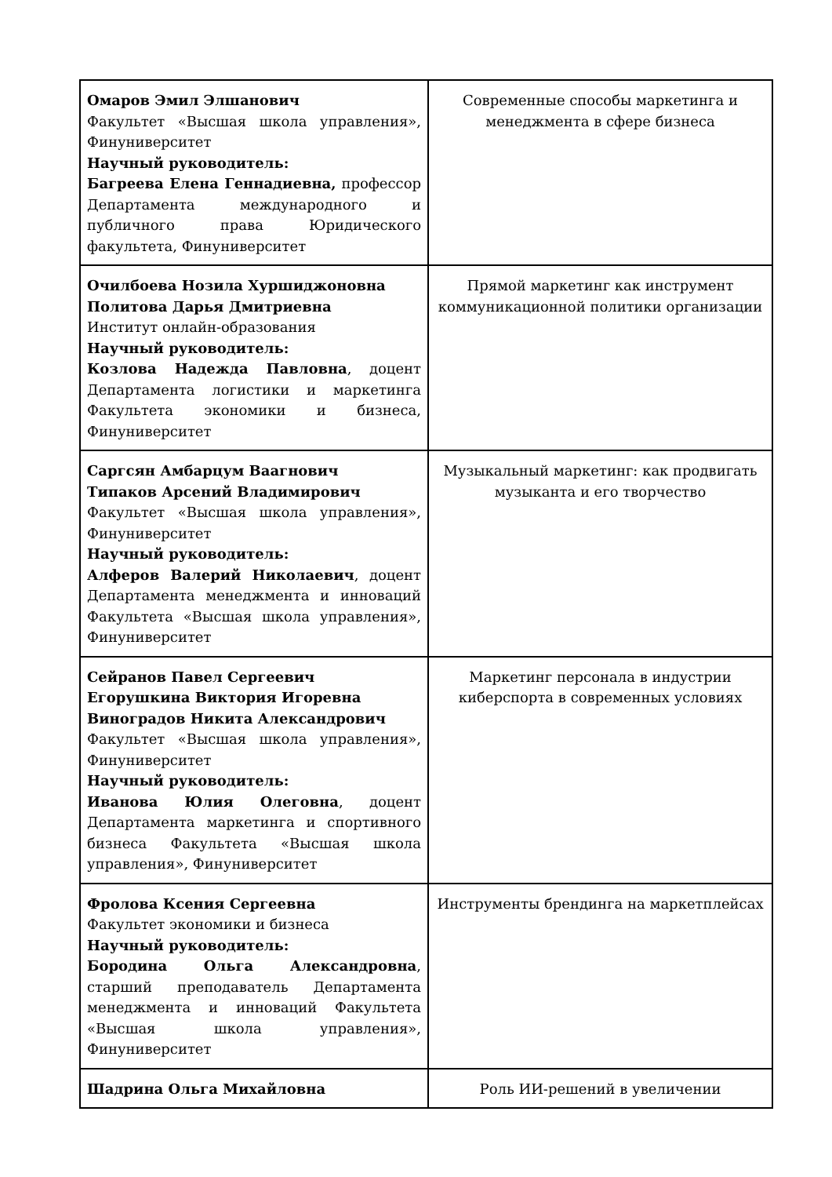| Омаров Эмил Элшанович Факультет «Высшая школа управления», Финуниверситет Научный руководитель: Багреева Елена Геннадиевна, профессор Департамента международного и публичного права Юридического факультета, Финуниверситет | Современные способы маркетинга и менеджмента в сфере бизнеса |
| Очилбоева Нозила Хуршиджоновна Политова Дарья Дмитриевна Институт онлайн-образования Научный руководитель: Козлова Надежда Павловна , доцент Департамента логистики и маркетинга Факультета экономики и бизнеса, Финуниверситет | Прямой маркетинг как инструмент коммуникационной политики организации |
| Саргсян Амбарцум Ваагнович Типаков Арсений Владимирович Факультет «Высшая школа управления», Финуниверситет Научный руководитель: Алферов Валерий Николаевич , доцент Департамента менеджмента и инноваций Факультета «Высшая школа управления», Финуниверситет | Музыкальный маркетинг: как продвигать музыканта и его творчество |
| Сейранов Павел Сергеевич Егорушкина Виктория Игоревна Виноградов Никита Александрович Факультет «Высшая школа управления», Финуниверситет Научный руководитель: Иванова Юлия Олеговна , доцент Департамента маркетинга и спортивного бизнеса Факультета «Высшая школа управления», Финуниверситет | Маркетинг персонала в индустрии киберспорта в современных условиях |
| Фролова Ксения Сергеевна Факультет экономики и бизнеса Научный руководитель: Бородина Ольга Александровна , старший преподаватель Департамента менеджмента и инноваций Факультета «Высшая школа управления», Финуниверситет | Инструменты брендинга на маркетплейсах |
| Шадрина Ольга Михайловна | Роль ИИ-решений в увеличении |